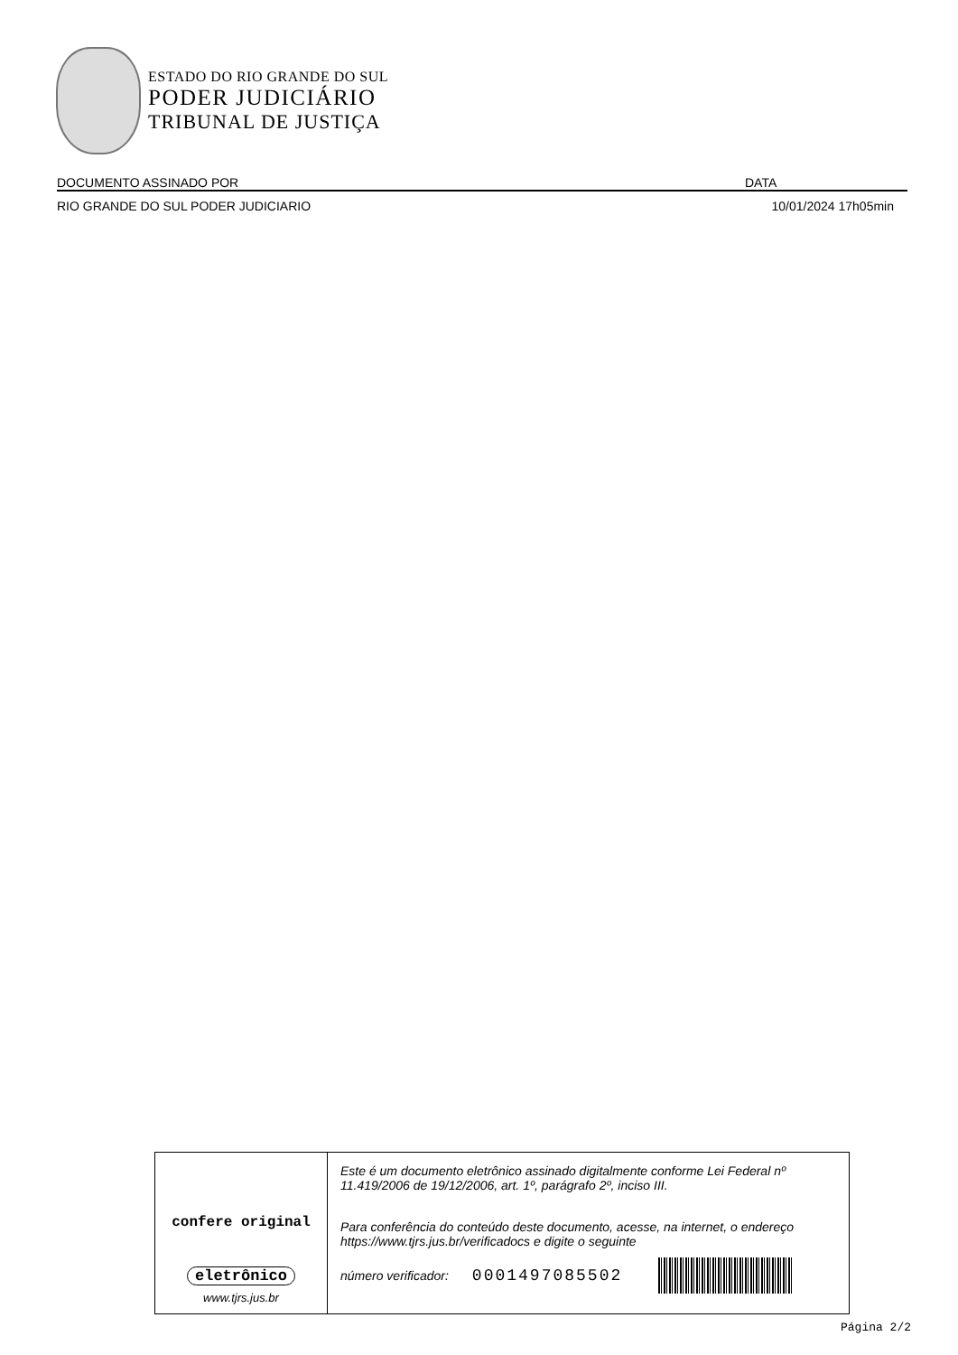ESTADO DO RIO GRANDE DO SUL
PODER JUDICIÁRIO
TRIBUNAL DE JUSTIÇA
DOCUMENTO ASSINADO POR DATA
RIO GRANDE DO SUL PODER JUDICIARIO 10/01/2024 17h05min
confere original
eletrônico
www.tjrs.jus.br
Este é um documento eletrônico assinado digitalmente conforme Lei Federal nº 11.419/2006 de 19/12/2006, art. 1º, parágrafo 2º, inciso III.
Para conferência do conteúdo deste documento, acesse, na internet, o endereço https://www.tjrs.jus.br/verificadocs e digite o seguinte
número verificador: 0001497085502
Página 2/2